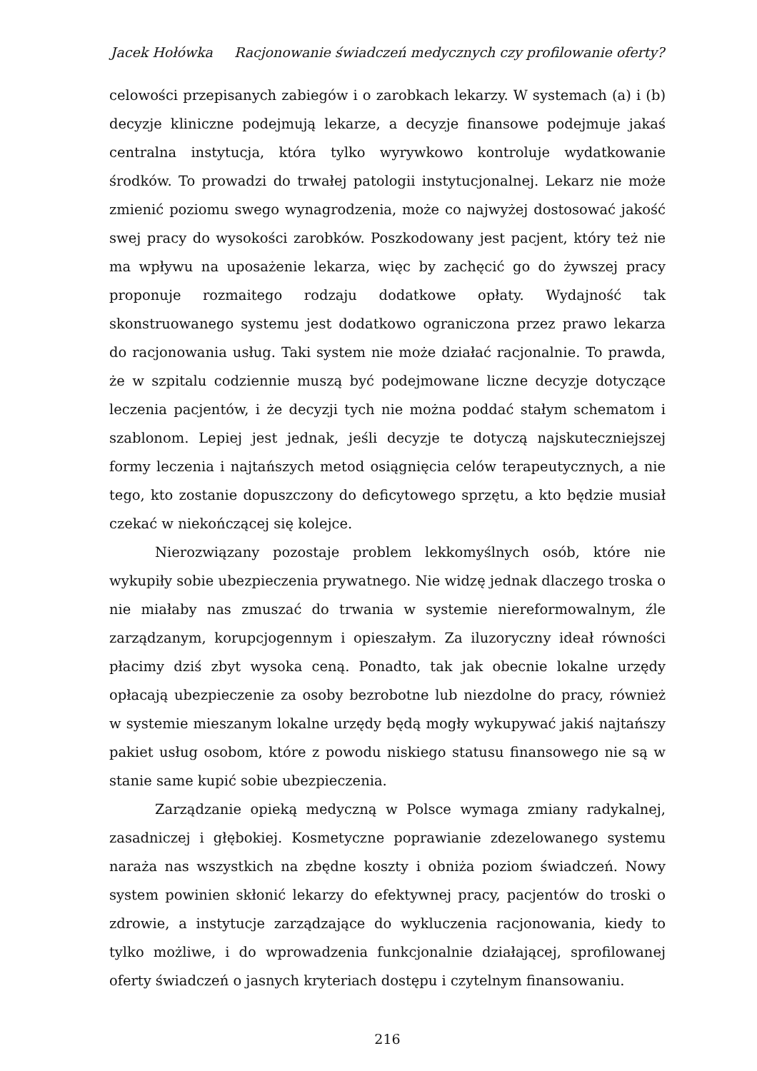Jacek Hołówka Racjonowanie świadczeń medycznych czy profilowanie oferty?
celowości przepisanych zabiegów i o zarobkach lekarzy. W systemach (a) i (b) decyzje kliniczne podejmują lekarze, a decyzje finansowe podejmuje jakaś centralna instytucja, która tylko wyrywkowo kontroluje wydatkowanie środków. To prowadzi do trwałej patologii instytucjonalnej. Lekarz nie może zmienić poziomu swego wynagrodzenia, może co najwyżej dostosować jakość swej pracy do wysokości zarobków. Poszkodowany jest pacjent, który też nie ma wpływu na uposażenie lekarza, więc by zachęcić go do żywszej pracy proponuje rozmaitego rodzaju dodatkowe opłaty. Wydajność tak skonstruowanego systemu jest dodatkowo ograniczona przez prawo lekarza do racjonowania usług. Taki system nie może działać racjonalnie. To prawda, że w szpitalu codziennie muszą być podejmowane liczne decyzje dotyczące leczenia pacjentów, i że decyzji tych nie można poddać stałym schematom i szablonom. Lepiej jest jednak, jeśli decyzje te dotyczą najskuteczniejszej formy leczenia i najtańszych metod osiągnięcia celów terapeutycznych, a nie tego, kto zostanie dopuszczony do deficytowego sprzętu, a kto będzie musiał czekać w niekończącej się kolejce.
Nierozwiązany pozostaje problem lekkomyślnych osób, które nie wykupiły sobie ubezpieczenia prywatnego. Nie widzę jednak dlaczego troska o nie miałaby nas zmuszać do trwania w systemie niereformowalnym, źle zarządzanym, korupcjogennym i opieszałym. Za iluzoryczny ideał równości płacimy dziś zbyt wysoka ceną. Ponadto, tak jak obecnie lokalne urzędy opłacają ubezpieczenie za osoby bezrobotne lub niezdolne do pracy, również w systemie mieszanym lokalne urzędy będą mogły wykupywać jakiś najtańszy pakiet usług osobom, które z powodu niskiego statusu finansowego nie są w stanie same kupić sobie ubezpieczenia.
Zarządzanie opieką medyczną w Polsce wymaga zmiany radykalnej, zasadniczej i głębokiej. Kosmetyczne poprawianie zdezelowanego systemu naraża nas wszystkich na zbędne koszty i obniża poziom świadczeń. Nowy system powinien skłonić lekarzy do efektywnej pracy, pacjentów do troski o zdrowie, a instytucje zarządzające do wykluczenia racjonowania, kiedy to tylko możliwe, i do wprowadzenia funkcjonalnie działającej, sprofilowanej oferty świadczeń o jasnych kryteriach dostępu i czytelnym finansowaniu.
216